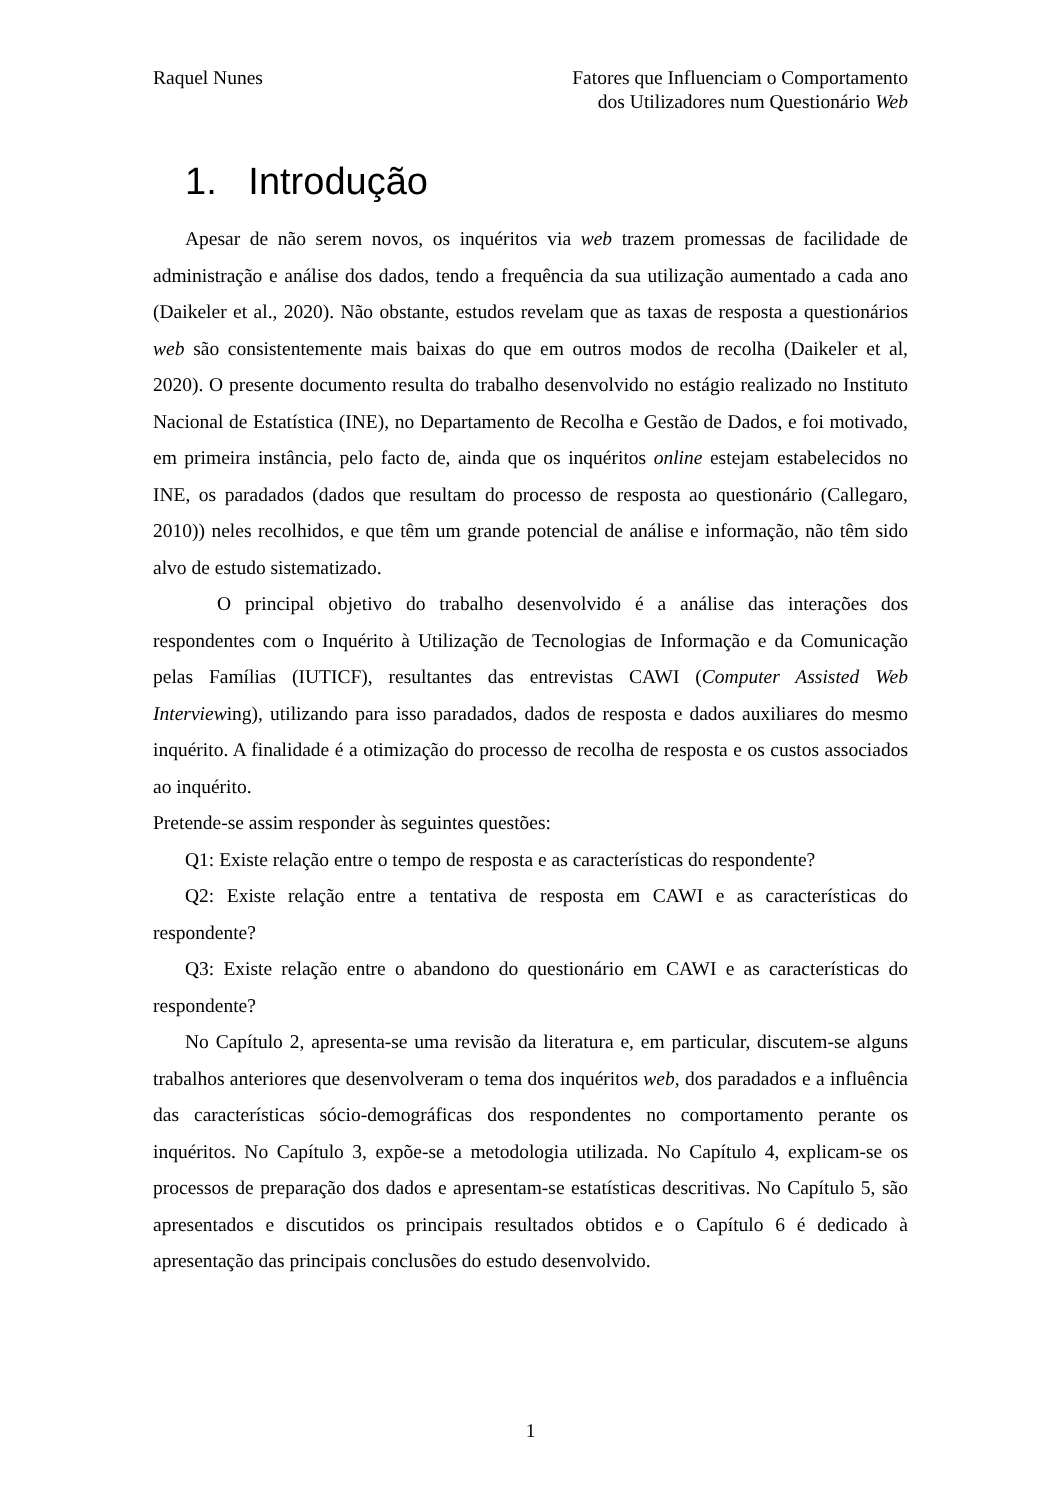Raquel Nunes Fatores que Influenciam o Comportamento
dos Utilizadores num Questionário Web
1. Introdução
Apesar de não serem novos, os inquéritos via web trazem promessas de facilidade de administração e análise dos dados, tendo a frequência da sua utilização aumentado a cada ano (Daikeler et al., 2020). Não obstante, estudos revelam que as taxas de resposta a questionários web são consistentemente mais baixas do que em outros modos de recolha (Daikeler et al, 2020). O presente documento resulta do trabalho desenvolvido no estágio realizado no Instituto Nacional de Estatística (INE), no Departamento de Recolha e Gestão de Dados, e foi motivado, em primeira instância, pelo facto de, ainda que os inquéritos online estejam estabelecidos no INE, os paradados (dados que resultam do processo de resposta ao questionário (Callegaro, 2010)) neles recolhidos, e que têm um grande potencial de análise e informação, não têm sido alvo de estudo sistematizado.
O principal objetivo do trabalho desenvolvido é a análise das interações dos respondentes com o Inquérito à Utilização de Tecnologias de Informação e da Comunicação pelas Famílias (IUTICF), resultantes das entrevistas CAWI (Computer Assisted Web Interviewing), utilizando para isso paradados, dados de resposta e dados auxiliares do mesmo inquérito. A finalidade é a otimização do processo de recolha de resposta e os custos associados ao inquérito.
Pretende-se assim responder às seguintes questões:
Q1: Existe relação entre o tempo de resposta e as características do respondente?
Q2: Existe relação entre a tentativa de resposta em CAWI e as características do respondente?
Q3: Existe relação entre o abandono do questionário em CAWI e as características do respondente?
No Capítulo 2, apresenta-se uma revisão da literatura e, em particular, discutem-se alguns trabalhos anteriores que desenvolveram o tema dos inquéritos web, dos paradados e a influência das características sócio-demográficas dos respondentes no comportamento perante os inquéritos. No Capítulo 3, expõe-se a metodologia utilizada. No Capítulo 4, explicam-se os processos de preparação dos dados e apresentam-se estatísticas descritivas. No Capítulo 5, são apresentados e discutidos os principais resultados obtidos e o Capítulo 6 é dedicado à apresentação das principais conclusões do estudo desenvolvido.
1